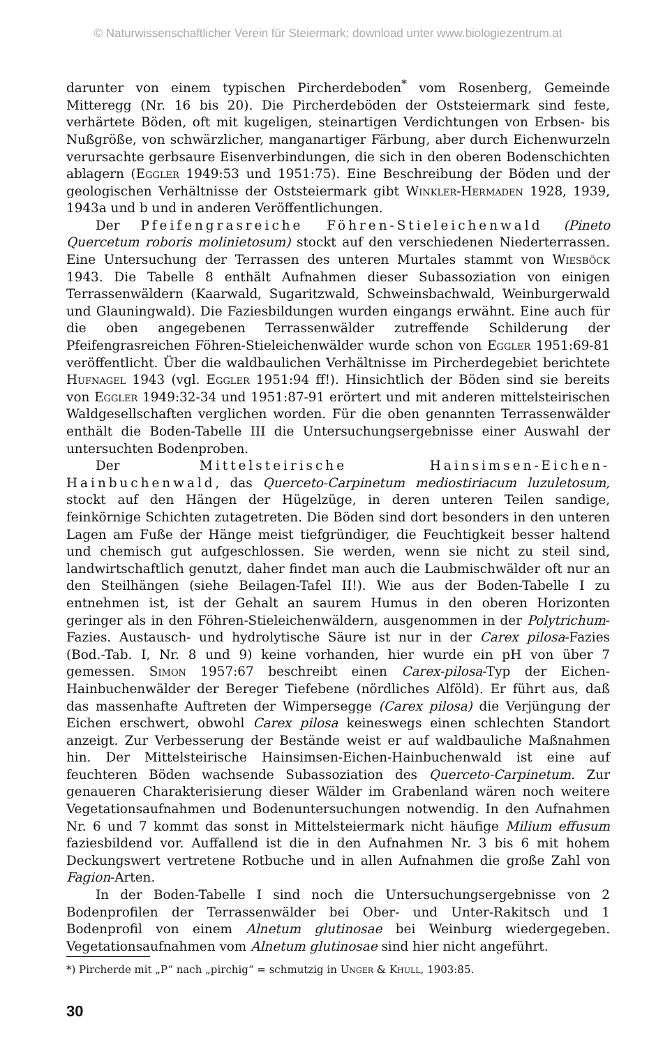© Naturwissenschaftlicher Verein für Steiermark; download unter www.biologiezentrum.at
darunter von einem typischen Pircherdeboden<sup>*</sup> vom Rosenberg, Gemeinde Mitteregg (Nr. 16 bis 20). Die Pircherdeböden der Oststeiermark sind feste, verhärtete Böden, oft mit kugeligen, steinartigen Verdichtungen von Erbsen- bis Nußgröße, von schwärzlicher, manganartiger Färbung, aber durch Eichenwurzeln verursachte gerbsaure Eisenverbindungen, die sich in den oberen Bodenschichten ablagern (Eggler 1949:53 und 1951:75). Eine Beschreibung der Böden und der geologischen Verhältnisse der Oststeiermark gibt Winkler-Hermaden 1928, 1939, 1943a und b und in anderen Veröffentlichungen.
Der Pfeifengrasreiche Föhren-Stieleichenwald (Pineto Quercetum roboris molinietosum) stockt auf den verschiedenen Niederterrassen. Eine Untersuchung der Terrassen des unteren Murtales stammt von Wiesböck 1943. Die Tabelle 8 enthält Aufnahmen dieser Subassoziation von einigen Terrassenwäldern (Kaarwald, Sugaritzwald, Schweinsbachwald, Weinburgerwald und Glauningwald). Die Faziesbildungen wurden eingangs erwähnt. Eine auch für die oben angegebenen Terrassenwälder zutreffende Schilderung der Pfeifengrasreichen Föhren-Stieleichenwälder wurde schon von Eggler 1951:69-81 veröffentlicht. Über die waldbaulichen Verhältnisse im Pircherdegebiet berichtete Hufnagel 1943 (vgl. Eggler 1951:94 ff!). Hinsichtlich der Böden sind sie bereits von Eggler 1949:32-34 und 1951:87-91 erörtert und mit anderen mittelsteirischen Waldgesellschaften verglichen worden. Für die oben genannten Terrassenwälder enthält die Boden-Tabelle III die Untersuchungsergebnisse einer Auswahl der untersuchten Bodenproben.
Der Mittelsteirische Hainsimsen-Eichen-Hainbuchenwald, das Querceto-Carpinetum mediostiriacum luzuletosum, stockt auf den Hängen der Hügelzüge, in deren unteren Teilen sandige, feinkörnige Schichten zutagetreten. Die Böden sind dort besonders in den unteren Lagen am Fuße der Hänge meist tiefgründiger, die Feuchtigkeit besser haltend und chemisch gut aufgeschlossen. Sie werden, wenn sie nicht zu steil sind, landwirtschaftlich genutzt, daher findet man auch die Laubmischwälder oft nur an den Steilhängen (siehe Beilagen-Tafel II!). Wie aus der Boden-Tabelle I zu entnehmen ist, ist der Gehalt an saurem Humus in den oberen Horizonten geringer als in den Föhren-Stieleichenwäldern, ausgenommen in der Polytrichum-Fazies. Austausch- und hydrolytische Säure ist nur in der Carex pilosa-Fazies (Bod.-Tab. I, Nr. 8 und 9) keine vorhanden, hier wurde ein pH von über 7 gemessen. Simon 1957:67 beschreibt einen Carex-pilosa-Typ der Eichen-Hainbuchenwälder der Bereger Tiefebene (nördliches Alföld). Er führt aus, daß das massenhafte Auftreten der Wimpersegge (Carex pilosa) die Verjüngung der Eichen erschwert, obwohl Carex pilosa keineswegs einen schlechten Standort anzeigt. Zur Verbesserung der Bestände weist er auf waldbauliche Maßnahmen hin. Der Mittelsteirische Hainsimsen-Eichen-Hainbuchenwald ist eine auf feuchteren Böden wachsende Subassoziation des Querceto-Carpinetum. Zur genaueren Charakterisierung dieser Wälder im Grabenland wären noch weitere Vegetationsaufnahmen und Bodenuntersuchungen notwendig. In den Aufnahmen Nr. 6 und 7 kommt das sonst in Mittelsteiermark nicht häufige Milium effusum faziesbildend vor. Auffallend ist die in den Aufnahmen Nr. 3 bis 6 mit hohem Deckungswert vertretene Rotbuche und in allen Aufnahmen die große Zahl von Fagion-Arten.
In der Boden-Tabelle I sind noch die Untersuchungsergebnisse von 2 Bodenprofilen der Terrassenwälder bei Ober- und Unter-Rakitsch und 1 Bodenprofil von einem Alnetum glutinosae bei Weinburg wiedergegeben. Vegetationsaufnahmen vom Alnetum glutinosae sind hier nicht angeführt.
*) Pircherde mit „P“ nach „pirchig“ = schmutzig in Unger & Khull, 1903:85.
30